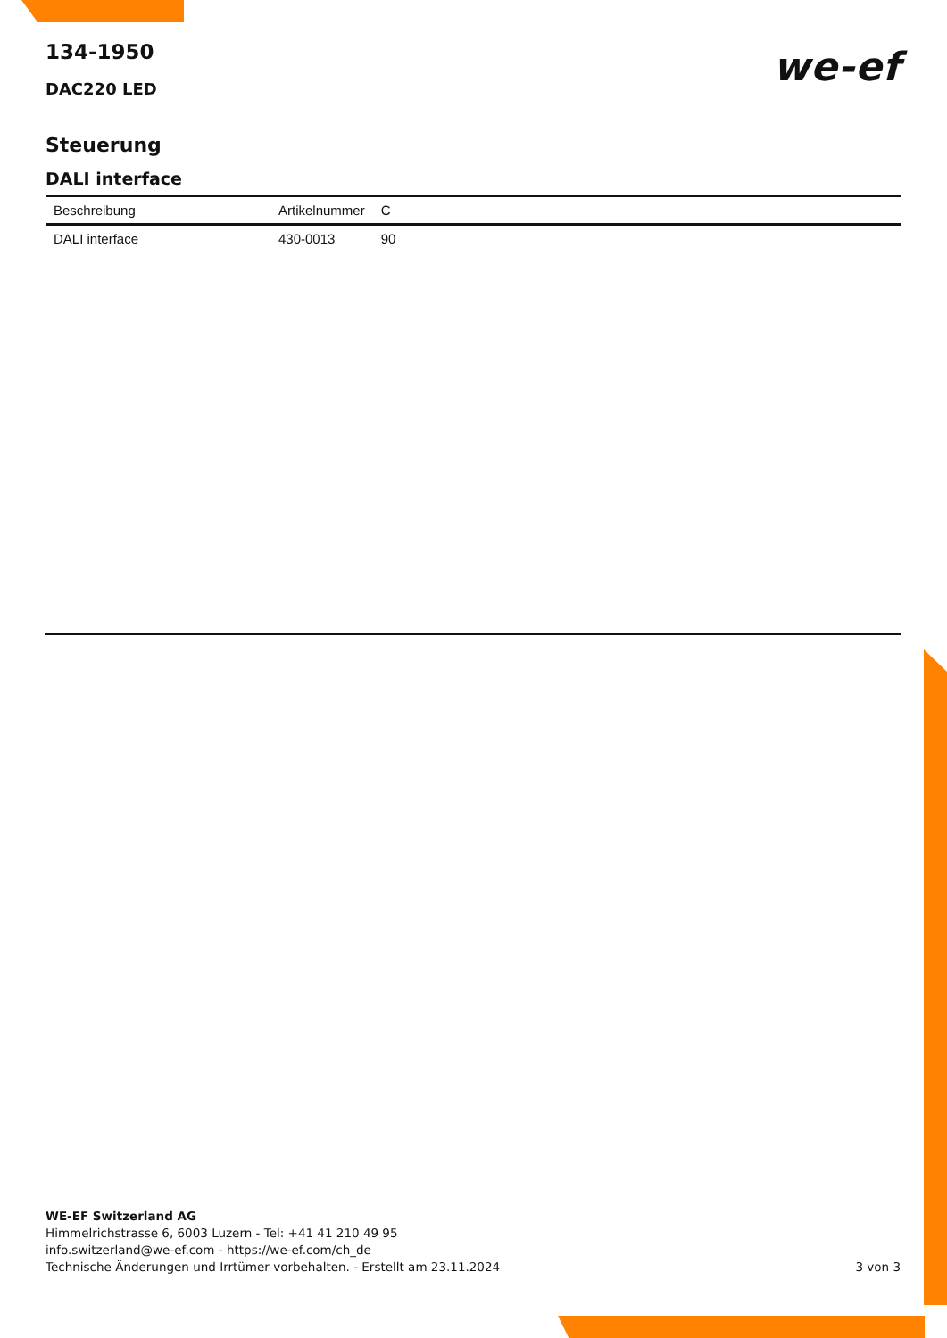134-1950
DAC220 LED
we-ef
Steuerung
DALI interface
| Beschreibung | Artikelnummer | C |
| --- | --- | --- |
| DALI interface | 430-0013 | 90 |
WE-EF Switzerland AG
Himmelrichstrasse 6, 6003 Luzern - Tel: +41 41 210 49 95
info.switzerland@we-ef.com - https://we-ef.com/ch_de
Technische Änderungen und Irrtümer vorbehalten. - Erstellt am 23.11.2024
3 von 3